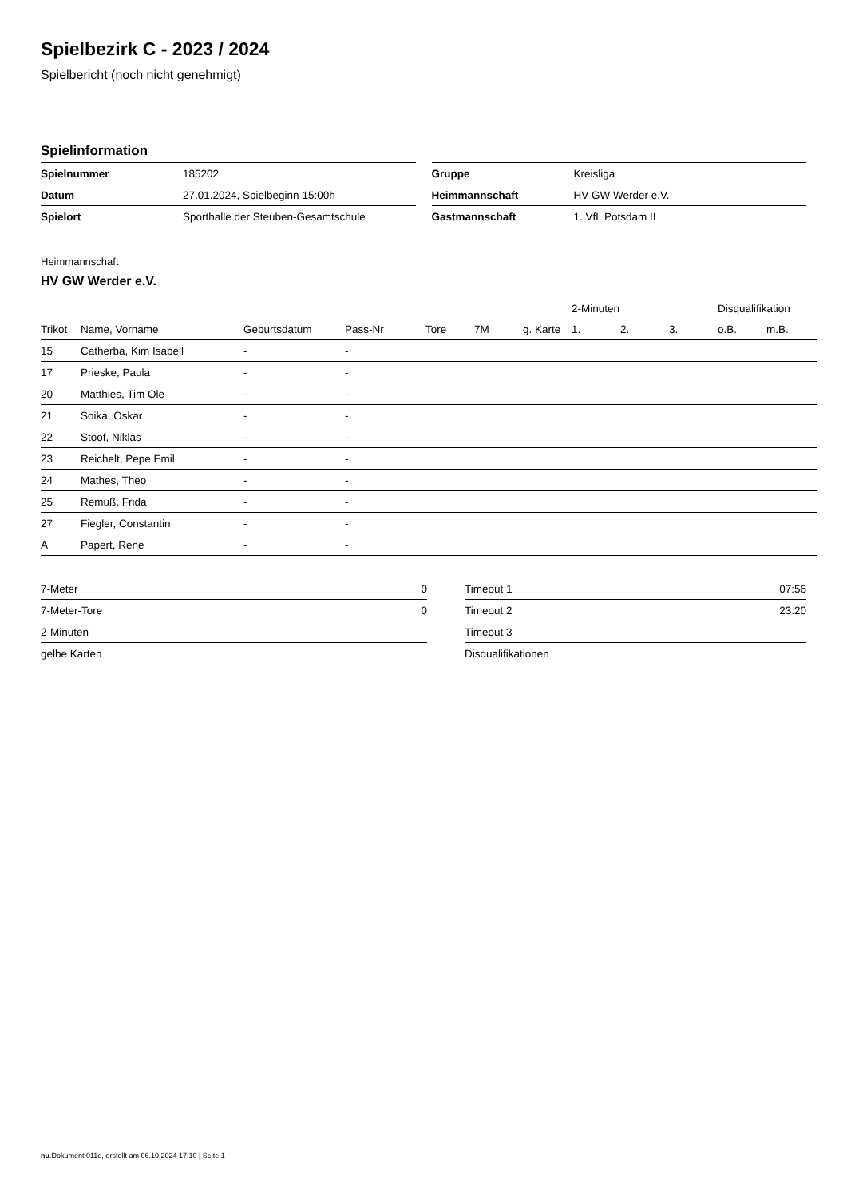Spielbezirk C - 2023 / 2024
Spielbericht (noch nicht genehmigt)
Spielinformation
| Spielnummer | 185202 |
| Datum | 27.01.2024, Spielbeginn 15:00h |
| Spielort | Sporthalle der Steuben-Gesamtschule |
| Gruppe | Kreisliga |
| Heimmannschaft | HV GW Werder e.V. |
| Gastmannschaft | 1. VfL Potsdam II |
Heimmannschaft
HV GW Werder e.V.
| | | | | | | | 2-Minuten | | | Disqualifikation | |
| --- | --- | --- | --- | --- | --- | --- | --- | --- | --- | --- | --- |
| Trikot | Name, Vorname | Geburtsdatum | Pass-Nr | Tore | 7M | g. Karte | 1. | 2. | 3. | o.B. | m.B. |
| 15 | Catherba, Kim Isabell | - | - | | | | | | | | |
| 17 | Prieske, Paula | - | - | | | | | | | | |
| 20 | Matthies, Tim Ole | - | - | | | | | | | | |
| 21 | Soika, Oskar | - | - | | | | | | | | |
| 22 | Stoof, Niklas | - | - | | | | | | | | |
| 23 | Reichelt, Pepe Emil | - | - | | | | | | | | |
| 24 | Mathes, Theo | - | - | | | | | | | | |
| 25 | Remuß, Frida | - | - | | | | | | | | |
| 27 | Fiegler, Constantin | - | - | | | | | | | | |
| A | Papert, Rene | - | - | | | | | | | | |
| 7-Meter | 0 |
| 7-Meter-Tore | 0 |
| 2-Minuten | |
| gelbe Karten | |
| Timeout 1 | 07:56 |
| Timeout 2 | 23:20 |
| Timeout 3 | |
| Disqualifikationen | |
nu.Dokument 011e, erstellt am 06.10.2024 17:10 | Seite 1